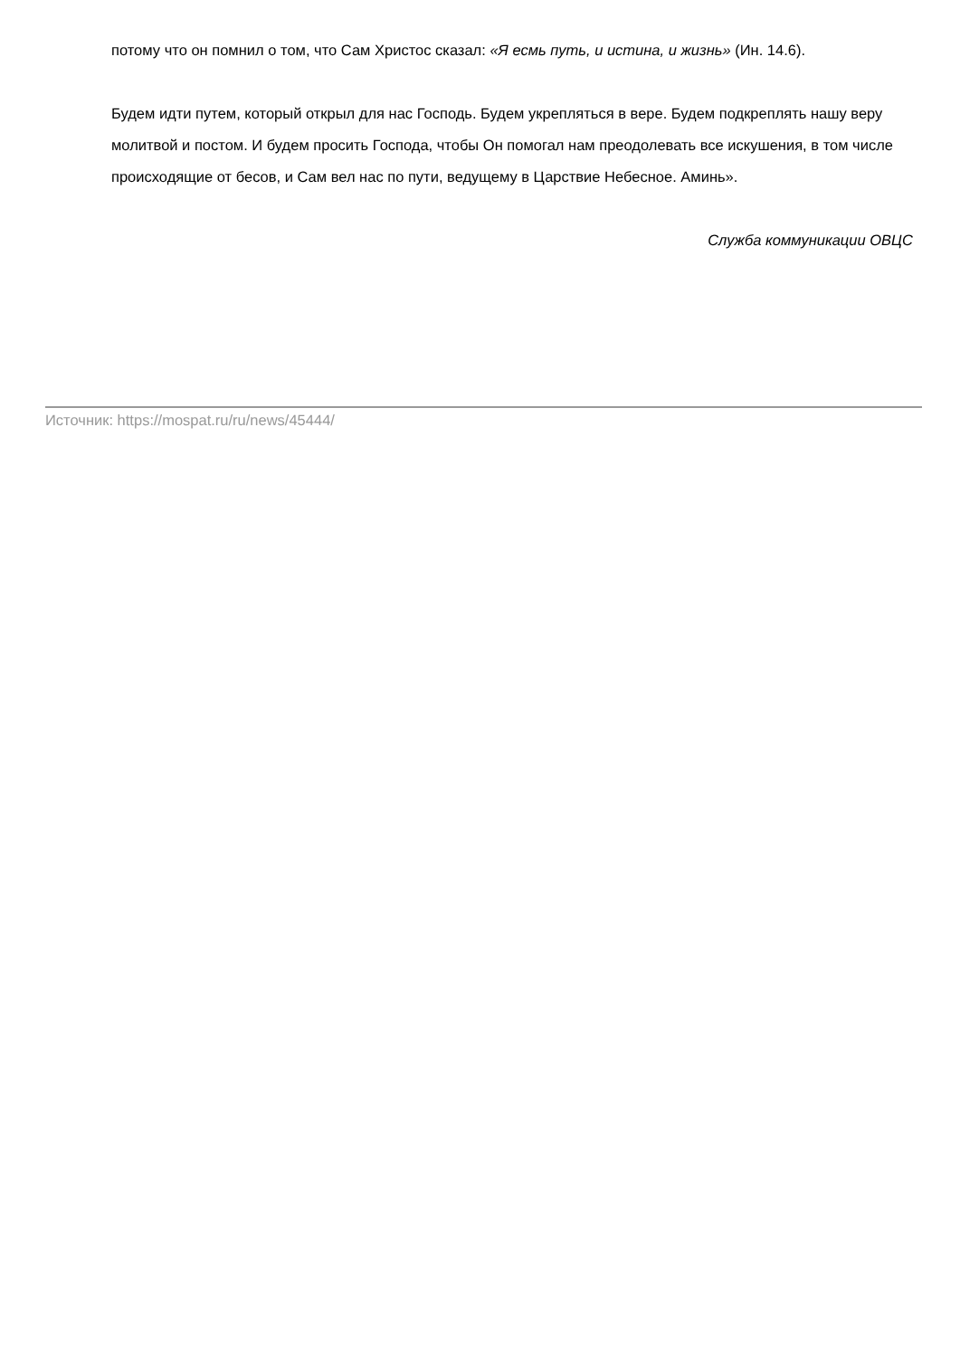потому что он помнил о том, что Сам Христос сказал: «Я есмь путь, и истина, и жизнь» (Ин. 14.6).
Будем идти путем, который открыл для нас Господь. Будем укрепляться в вере. Будем подкреплять нашу веру молитвой и постом. И будем просить Господа, чтобы Он помогал нам преодолевать все искушения, в том числе происходящие от бесов, и Сам вел нас по пути, ведущему в Царствие Небесное. Аминь».
Служба коммуникации ОВЦС
Источник: https://mospat.ru/ru/news/45444/